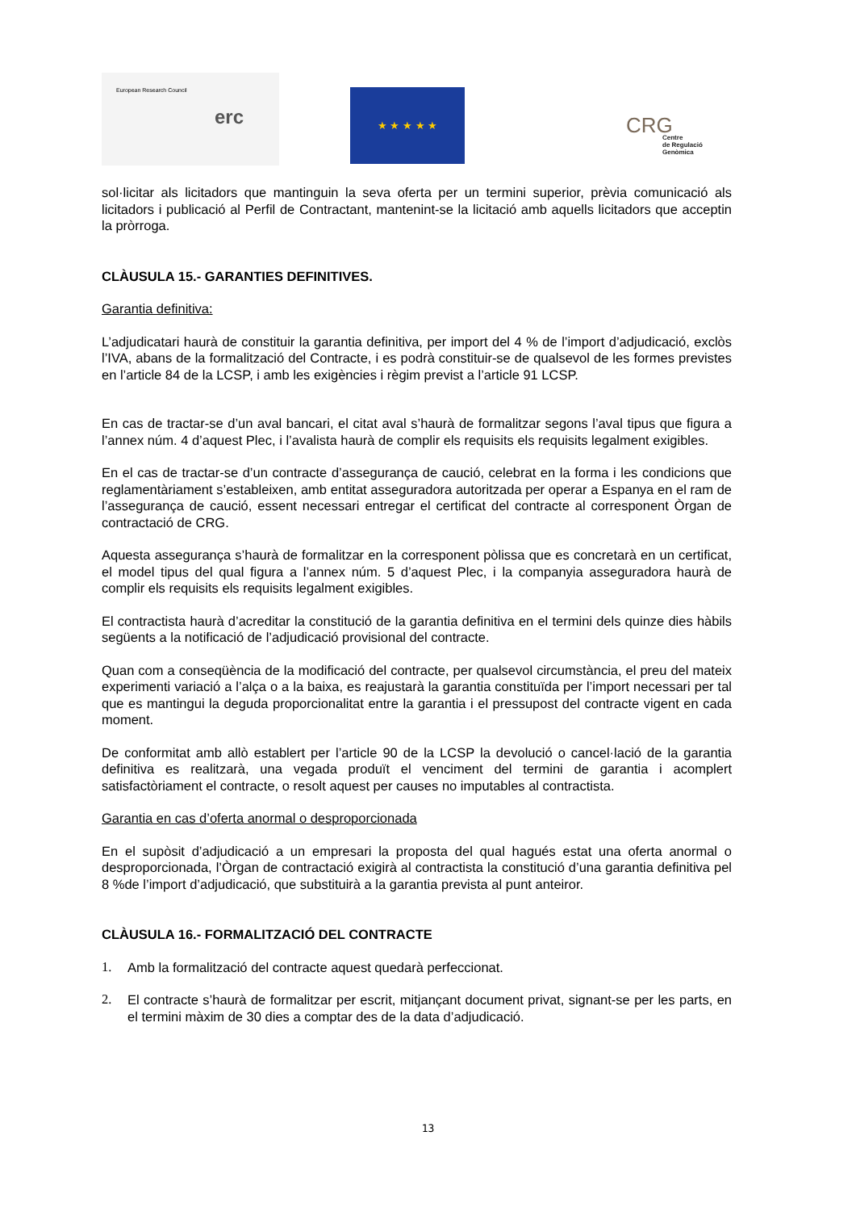European Research Council
erc
★ ★ ★ ★ ★
CRG
Centre
de Regulació
Genòmica
sol·licitar als licitadors que mantinguin la seva oferta per un termini superior, prèvia comunicació als licitadors i publicació al Perfil de Contractant, mantenint-se la licitació amb aquells licitadors que acceptin la pròrroga.
CLÀUSULA 15.- GARANTIES DEFINITIVES.
Garantia definitiva:
L’adjudicatari haurà de constituir la garantia definitiva, per import del 4 % de l’import d’adjudicació, exclòs l’IVA, abans de la formalització del Contracte, i es podrà constituir-se de qualsevol de les formes previstes en l’article 84 de la LCSP, i amb les exigències i règim previst a l’article 91 LCSP.
En cas de tractar-se d’un aval bancari, el citat aval s’haurà de formalitzar segons l’aval tipus que figura a l’annex núm. 4 d’aquest Plec, i l’avalista haurà de complir els requisits els requisits legalment exigibles.
En el cas de tractar-se d’un contracte d’assegurança de caució, celebrat en la forma i les condicions que reglamentàriament s’estableixen, amb entitat asseguradora autoritzada per operar a Espanya en el ram de l’assegurança de caució, essent necessari entregar el certificat del contracte al corresponent Òrgan de contractació de CRG.
Aquesta assegurança s’haurà de formalitzar en la corresponent pòlissa que es concretarà en un certificat, el model tipus del qual figura a l’annex núm. 5 d’aquest Plec, i la companyia asseguradora haurà de complir els requisits els requisits legalment exigibles.
El contractista haurà d’acreditar la constitució de la garantia definitiva en el termini dels quinze dies hàbils següents a la notificació de l’adjudicació provisional del contracte.
Quan com a conseqüència de la modificació del contracte, per qualsevol circumstància, el preu del mateix experimenti variació a l’alça o a la baixa, es reajustarà la garantia constituïda per l’import necessari per tal que es mantingui la deguda proporcionalitat entre la garantia i el pressupost del contracte vigent en cada moment.
De conformitat amb allò establert per l’article 90 de la LCSP la devolució o cancel·lació de la garantia definitiva es realitzarà, una vegada produït el venciment del termini de garantia i acomplert satisfactòriament el contracte, o resolt aquest per causes no imputables al contractista.
Garantia en cas d’oferta anormal o desproporcionada
En el supòsit d’adjudicació a un empresari la proposta del qual hagués estat una oferta anormal o desproporcionada, l’Òrgan de contractació exigirà al contractista la constitució d’una garantia definitiva pel 8 %de l’import d’adjudicació, que substituirà a la garantia prevista al punt anteiror.
CLÀUSULA 16.- FORMALITZACIÓ DEL CONTRACTE
1. Amb la formalització del contracte aquest quedarà perfeccionat.
2. El contracte s’haurà de formalitzar per escrit, mitjançant document privat, signant-se per les parts, en el termini màxim de 30 dies a comptar des de la data d’adjudicació.
13